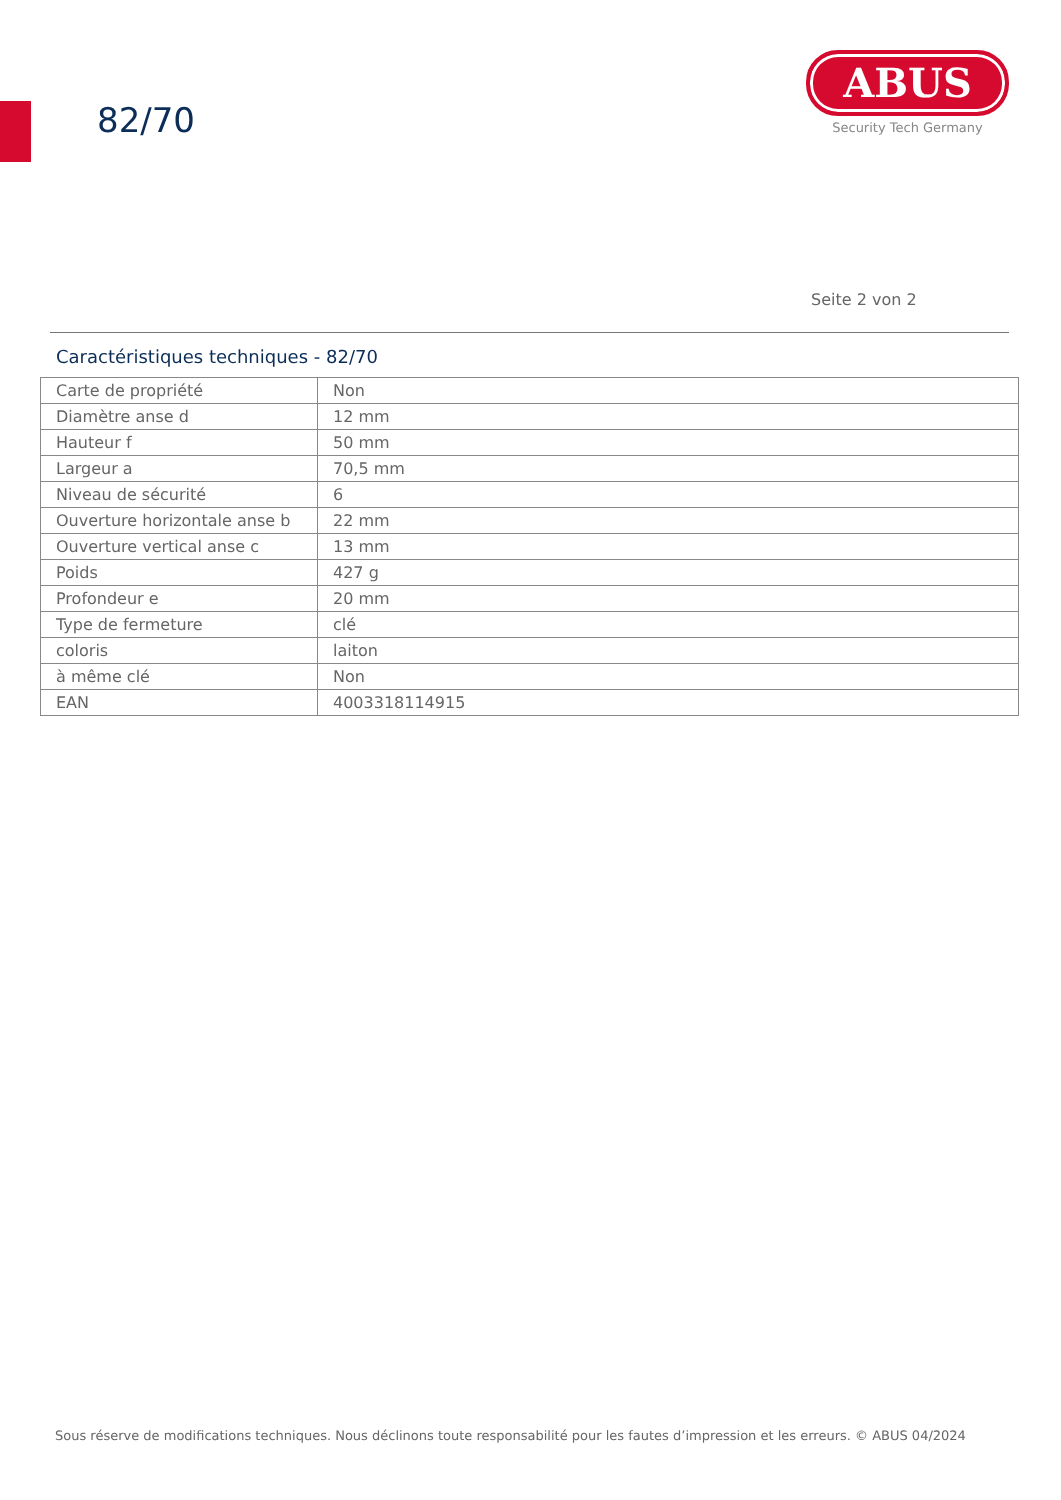82/70
ABUS
Security Tech Germany
Seite 2 von 2
Caractéristiques techniques - 82/70
| Carte de propriété | Non |
| Diamètre anse d | 12 mm |
| Hauteur f | 50 mm |
| Largeur a | 70,5 mm |
| Niveau de sécurité | 6 |
| Ouverture horizontale anse b | 22 mm |
| Ouverture vertical anse c | 13 mm |
| Poids | 427 g |
| Profondeur e | 20 mm |
| Type de fermeture | clé |
| coloris | laiton |
| à même clé | Non |
| EAN | 4003318114915 |
Sous réserve de modifications techniques. Nous déclinons toute responsabilité pour les fautes d’impression et les erreurs. © ABUS 04/2024